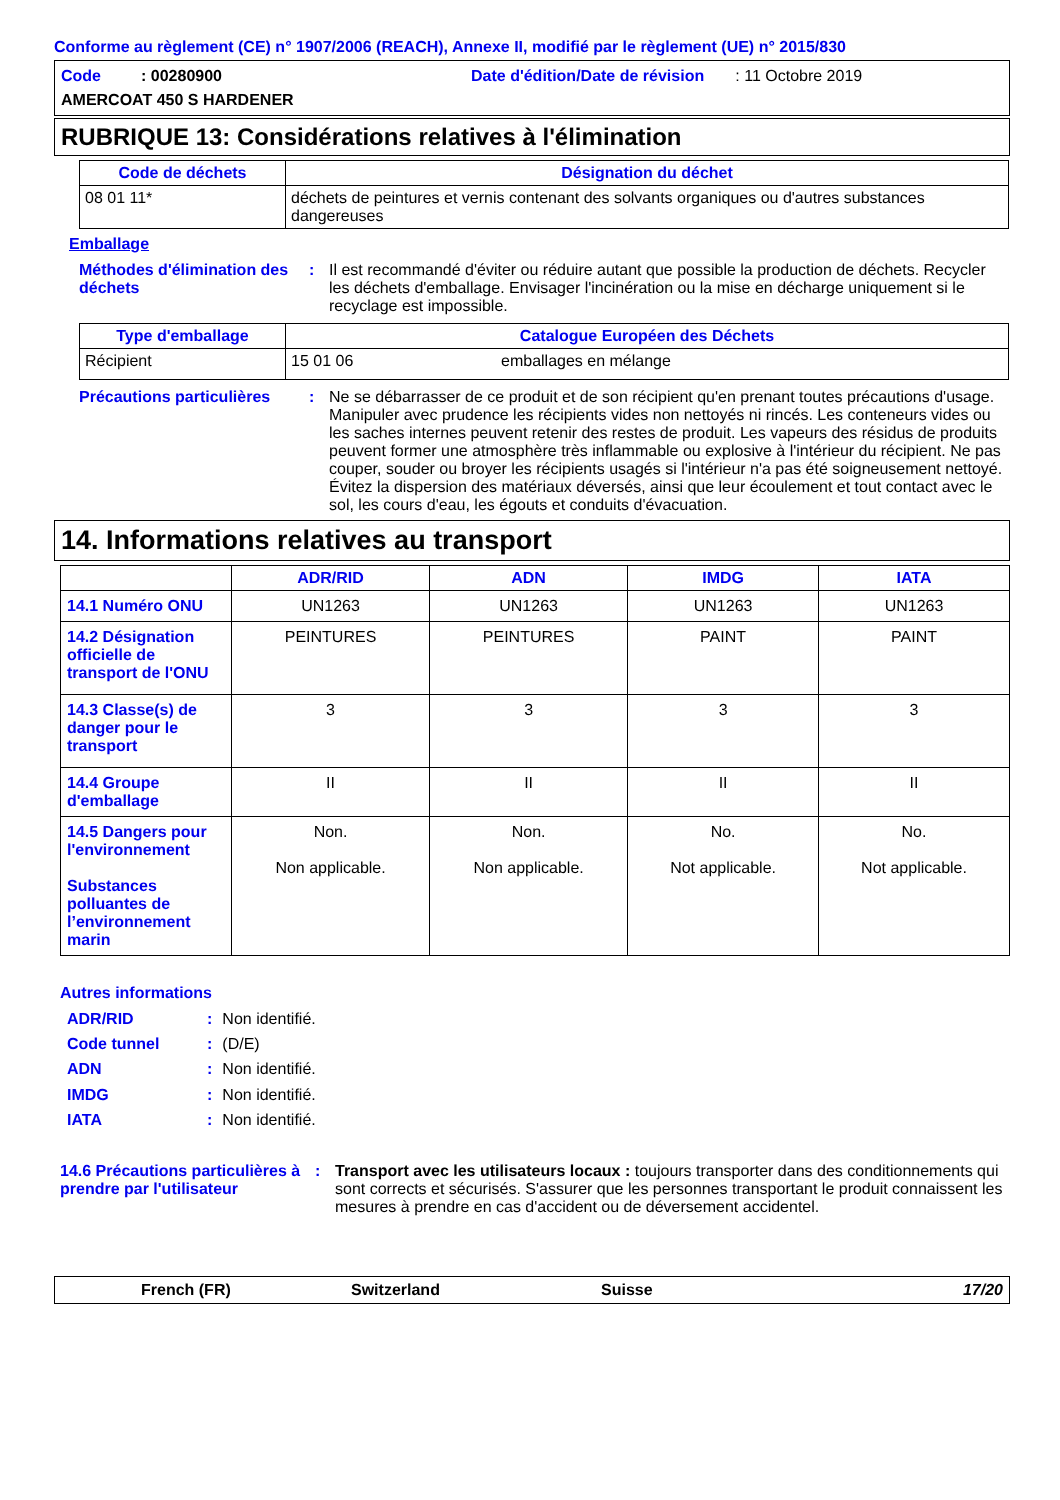Conforme au règlement (CE) n° 1907/2006 (REACH), Annexe II, modifié par le règlement (UE) n° 2015/830
Code : 00280900
Date d'édition/Date de révision : 11 Octobre 2019
AMERCOAT 450 S HARDENER
RUBRIQUE 13: Considérations relatives à l'élimination
| Code de déchets | Désignation du déchet |
| --- | --- |
| 08 01 11* | déchets de peintures et vernis contenant des solvants organiques ou d'autres substances dangereuses |
Emballage
Méthodes d'élimination des déchets
: Il est recommandé d'éviter ou réduire autant que possible la production de déchets. Recycler les déchets d'emballage. Envisager l'incinération ou la mise en décharge uniquement si le recyclage est impossible.
| Type d'emballage | Catalogue Européen des Déchets | |
| --- | --- | --- |
| Récipient | 15 01 06 | emballages en mélange |
Précautions particulières
: Ne se débarrasser de ce produit et de son récipient qu'en prenant toutes précautions d'usage. Manipuler avec prudence les récipients vides non nettoyés ni rincés. Les conteneurs vides ou les saches internes peuvent retenir des restes de produit. Les vapeurs des résidus de produits peuvent former une atmosphère très inflammable ou explosive à l'intérieur du récipient. Ne pas couper, souder ou broyer les récipients usagés si l'intérieur n'a pas été soigneusement nettoyé. Évitez la dispersion des matériaux déversés, ainsi que leur écoulement et tout contact avec le sol, les cours d'eau, les égouts et conduits d'évacuation.
14. Informations relatives au transport
| | ADR/RID | ADN | IMDG | IATA |
| --- | --- | --- | --- | --- |
| 14.1 Numéro ONU | UN1263 | UN1263 | UN1263 | UN1263 |
| 14.2 Désignation officielle de transport de l'ONU | PEINTURES | PEINTURES | PAINT | PAINT |
| 14.3 Classe(s) de danger pour le transport | 3 | 3 | 3 | 3 |
| 14.4 Groupe d'emballage | II | II | II | II |
| 14.5 Dangers pour l'environnement Substances polluantes de l’environnement marin | Non. Non applicable. | Non. Non applicable. | No. Not applicable. | No. Not applicable. |
Autres informations
| ADR/RID | : | Non identifié. |
| Code tunnel | : | (D/E) |
| ADN | : | Non identifié. |
| IMDG | : | Non identifié. |
| IATA | : | Non identifié. |
14.6 Précautions particulières à prendre par l'utilisateur
: Transport avec les utilisateurs locaux : toujours transporter dans des conditionnements qui sont corrects et sécurisés. S'assurer que les personnes transportant le produit connaissent les mesures à prendre en cas d'accident ou de déversement accidentel.
French (FR) Switzerland Suisse 17/20